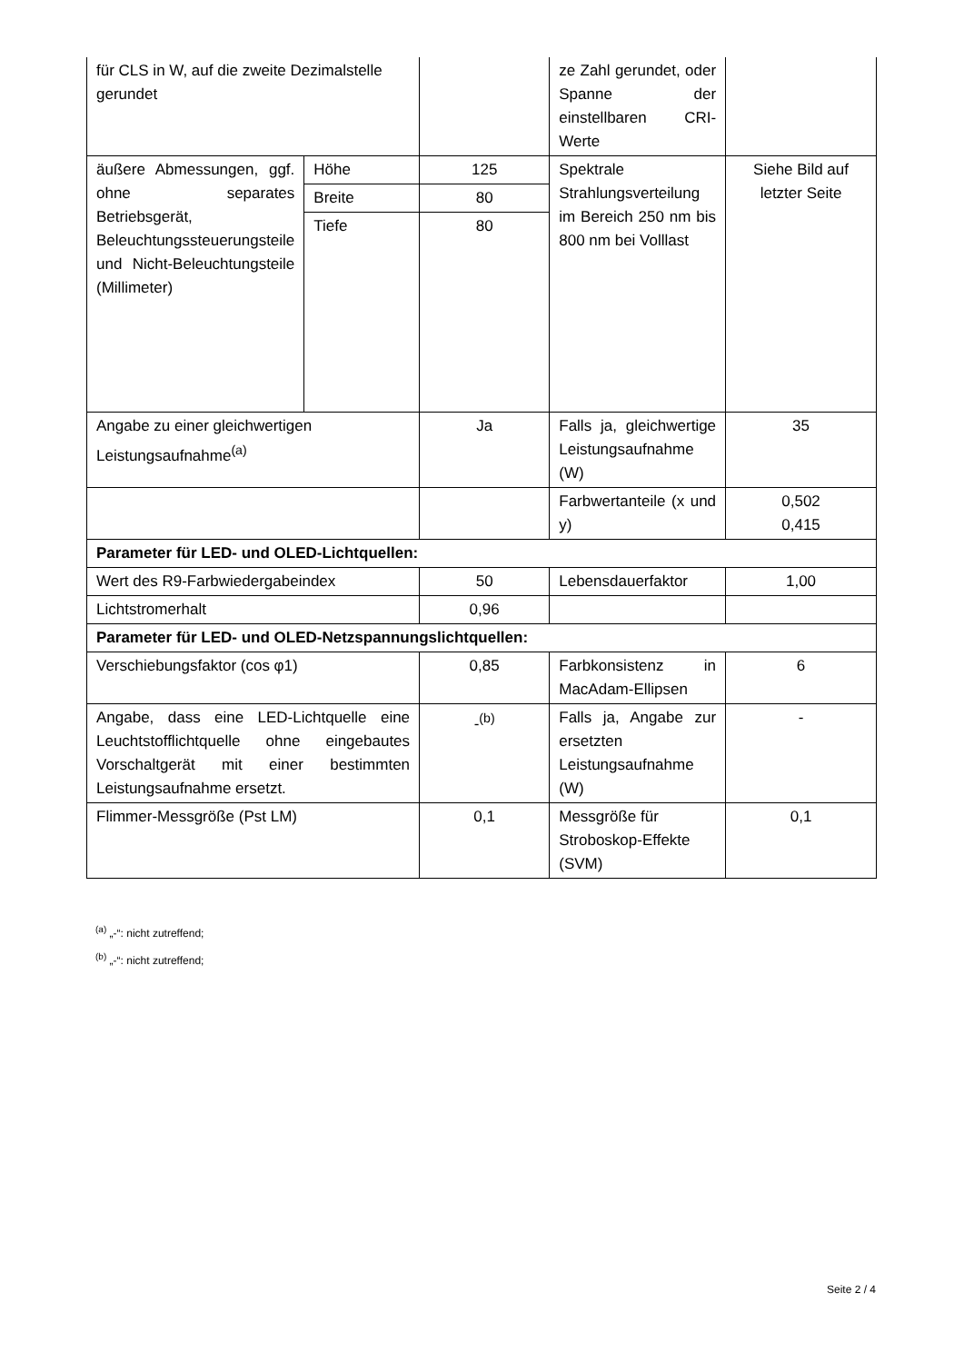| für CLS in W, auf die zweite Dezimalstelle gerundet | | | ze Zahl gerundet, oder Spanne der einstellbaren CRI-Werte | |
| äußere Abmessungen, ggf. ohne separates Betriebsgerät, Beleuchtungssteuerungsteile und Nicht-Beleuchtungsteile (Millimeter) | Höhe | 125 | Spektrale Strahlungsverteilung im Bereich 250 nm bis 800 nm bei Volllast | Siehe Bild auf letzter Seite |
| | Breite | 80 | | |
| | Tiefe | 80 | | |
| Angabe zu einer gleichwertigen Leistungsaufnahme<sup>(a)</sup> | | Ja | Falls ja, gleichwertige Leistungsaufnahme (W) | 35 |
| | | | Farbwertanteile (x und y) | 0,502 0,415 |
| Parameter für LED- und OLED-Lichtquellen: | | | | |
| Wert des R9-Farbwiedergabeindex | | 50 | Lebensdauerfaktor | 1,00 |
| Lichtstromerhalt | | 0,96 | | |
| Parameter für LED- und OLED-Netzspannungslichtquellen: | | | | |
| Verschiebungsfaktor (cos φ1) | | 0,85 | Farbkonsistenz in MacAdam-Ellipsen | 6 |
| Angabe, dass eine LED-Lichtquelle eine Leuchtstofflichtquelle ohne eingebautes Vorschaltgerät mit einer bestimmten Leistungsaufnahme ersetzt. | | -<sup>(b)</sup> | Falls ja, Angabe zur ersetzten Leistungsaufnahme (W) | - |
| Flimmer-Messgröße (Pst LM) | | 0,1 | Messgröße für Stroboskop-Effekte (SVM) | 0,1 |
<sup>(a)</sup> „-“: nicht zutreffend;
<sup>(b)</sup> „-“: nicht zutreffend;
Seite 2 / 4